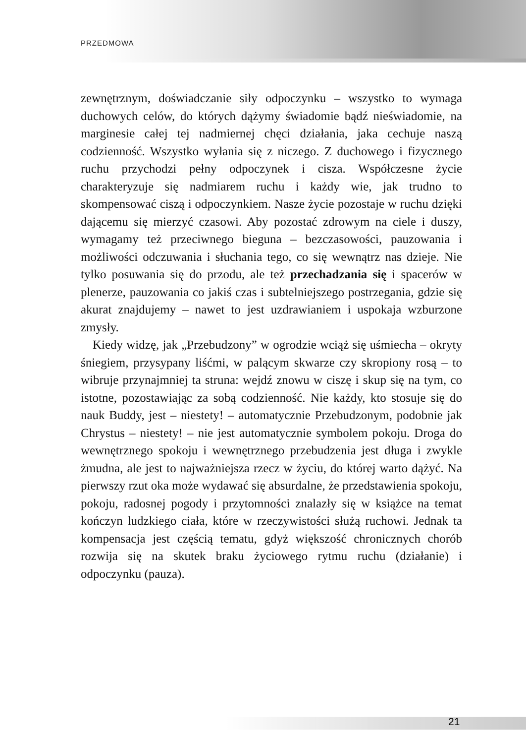PRZEDMOWA
zewnętrznym, doświadczanie siły odpoczynku – wszystko to wymaga duchowych celów, do których dążymy świadomie bądź nieświadomie, na marginesie całej tej nadmiernej chęci działania, jaka cechuje naszą codzienność. Wszystko wyłania się z niczego. Z duchowego i fizycznego ruchu przychodzi pełny odpoczynek i cisza. Współczesne życie charakteryzuje się nadmiarem ruchu i każdy wie, jak trudno to skompensować ciszą i odpoczynkiem. Nasze życie pozostaje w ruchu dzięki dającemu się mierzyć czasowi. Aby pozostać zdrowym na ciele i duszy, wymagamy też przeciwnego bieguna – bezczasowości, pauzowania i możliwości odczuwania i słuchania tego, co się wewnątrz nas dzieje. Nie tylko posuwania się do przodu, ale też przechadzania się i spacerów w plenerze, pauzowania co jakiś czas i subtelniejszego postrzegania, gdzie się akurat znajdujemy – nawet to jest uzdrawianiem i uspokaja wzburzone zmysły.
Kiedy widzę, jak „Przebudzony” w ogrodzie wciąż się uśmiecha – okryty śniegiem, przysypany liśćmi, w palącym skwarze czy skropiony rosą – to wibruje przynajmniej ta struna: wejdź znowu w ciszę i skup się na tym, co istotne, pozostawiając za sobą codzienność. Nie każdy, kto stosuje się do nauk Buddy, jest – niestety! – automatycznie Przebudzonym, podobnie jak Chrystus – niestety! – nie jest automatycznie symbolem pokoju. Droga do wewnętrznego spokoju i wewnętrznego przebudzenia jest długa i zwykle żmudna, ale jest to najważniejsza rzecz w życiu, do której warto dążyć. Na pierwszy rzut oka może wydawać się absurdalne, że przedstawienia spokoju, pokoju, radosnej pogody i przytomności znalazły się w książce na temat kończyn ludzkiego ciała, które w rzeczywistości służą ruchowi. Jednak ta kompensacja jest częścią tematu, gdyż większość chronicznych chorób rozwija się na skutek braku życiowego rytmu ruchu (działanie) i odpoczynku (pauza).
21